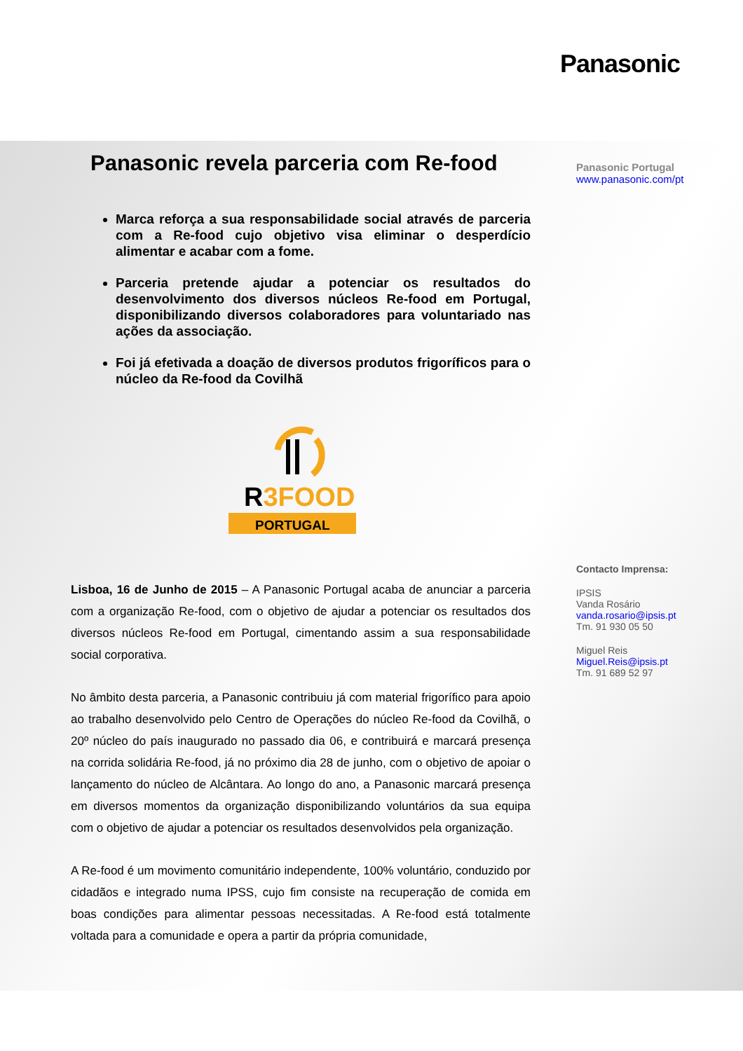Panasonic
Panasonic revela parceria com Re-food
Marca reforça a sua responsabilidade social através de parceria com a Re-food cujo objetivo visa eliminar o desperdício alimentar e acabar com a fome.
Parceria pretende ajudar a potenciar os resultados do desenvolvimento dos diversos núcleos Re-food em Portugal, disponibilizando diversos colaboradores para voluntariado nas ações da associação.
Foi já efetivada a doação de diversos produtos frigoríficos para o núcleo da Re-food da Covilhã
R3FOOD
PORTUGAL
Lisboa, 16 de Junho de 2015 – A Panasonic Portugal acaba de anunciar a parceria com a organização Re-food, com o objetivo de ajudar a potenciar os resultados dos diversos núcleos Re-food em Portugal, cimentando assim a sua responsabilidade social corporativa.
No âmbito desta parceria, a Panasonic contribuiu já com material frigorífico para apoio ao trabalho desenvolvido pelo Centro de Operações do núcleo Re-food da Covilhã, o 20º núcleo do país inaugurado no passado dia 06, e contribuirá e marcará presença na corrida solidária Re-food, já no próximo dia 28 de junho, com o objetivo de apoiar o lançamento do núcleo de Alcântara. Ao longo do ano, a Panasonic marcará presença em diversos momentos da organização disponibilizando voluntários da sua equipa com o objetivo de ajudar a potenciar os resultados desenvolvidos pela organização.
A Re-food é um movimento comunitário independente, 100% voluntário, conduzido por cidadãos e integrado numa IPSS, cujo fim consiste na recuperação de comida em boas condições para alimentar pessoas necessitadas. A Re-food está totalmente voltada para a comunidade e opera a partir da própria comunidade,
Panasonic Portugal
www.panasonic.com/pt
Contacto Imprensa:
IPSIS
Vanda Rosário
vanda.rosario@ipsis.pt
Tm. 91 930 05 50
Miguel Reis
Miguel.Reis@ipsis.pt
Tm. 91 689 52 97